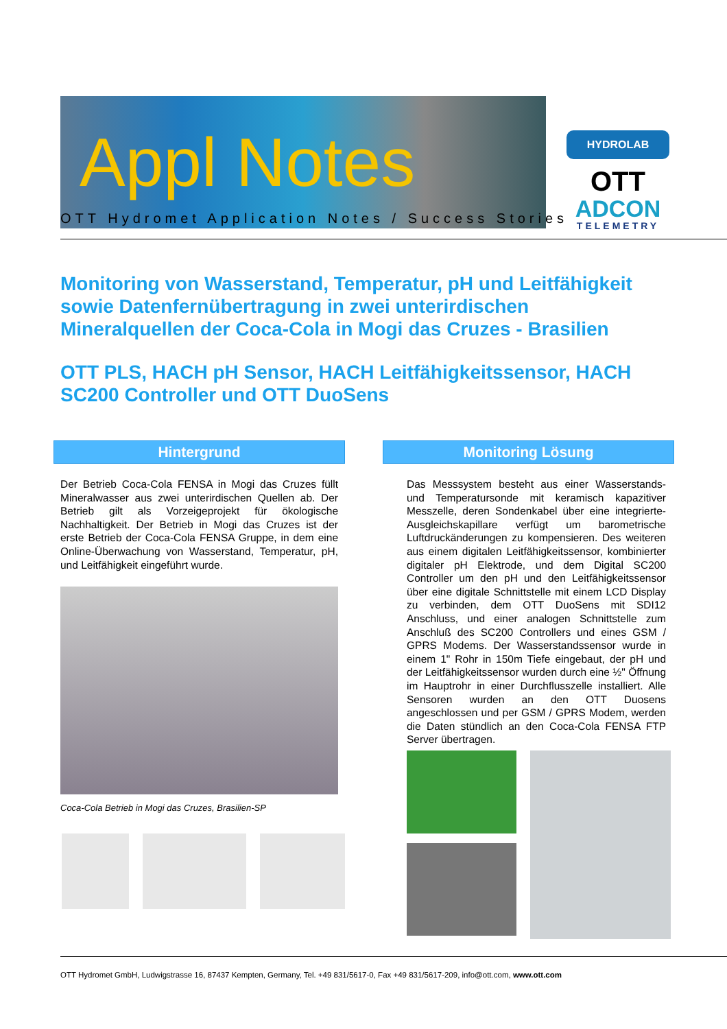Appl Notes
HYDROLAB
OTT
ADCON
TELEMETRY
OTT Hydromet Application Notes / Success Stories
Monitoring von Wasserstand, Temperatur, pH und Leitfähigkeit sowie Datenfernübertragung in zwei unterirdischen Mineralquellen der Coca-Cola in Mogi das Cruzes - Brasilien
OTT PLS, HACH pH Sensor, HACH Leitfähigkeitssensor, HACH SC200 Controller und OTT DuoSens
Hintergrund
Der Betrieb Coca-Cola FENSA in Mogi das Cruzes füllt Mineralwasser aus zwei unterirdischen Quellen ab. Der Betrieb gilt als Vorzeigeprojekt für ökologische Nachhaltigkeit. Der Betrieb in Mogi das Cruzes ist der erste Betrieb der Coca-Cola FENSA Gruppe, in dem eine Online-Überwachung von Wasserstand, Temperatur, pH, und Leitfähigkeit eingeführt wurde.
Coca-Cola Betrieb in Mogi das Cruzes, Brasilien-SP
Monitoring Lösung
Das Messsystem besteht aus einer Wasserstands- und Temperatursonde mit keramisch kapazitiver Messzelle, deren Sondenkabel über eine integrierte-Ausgleichskapillare verfügt um barometrische Luftdruckänderungen zu kompensieren. Des weiteren aus einem digitalen Leitfähigkeitssensor, kombinierter digitaler pH Elektrode, und dem Digital SC200 Controller um den pH und den Leitfähigkeitssensor über eine digitale Schnittstelle mit einem LCD Display zu verbinden, dem OTT DuoSens mit SDI12 Anschluss, und einer analogen Schnittstelle zum Anschluß des SC200 Controllers und eines GSM / GPRS Modems. Der Wasserstandssensor wurde in einem 1" Rohr in 150m Tiefe eingebaut, der pH und der Leitfähigkeitssensor wurden durch eine ½" Öffnung im Hauptrohr in einer Durchflusszelle installiert. Alle Sensoren wurden an den OTT Duosens angeschlossen und per GSM / GPRS Modem, werden die Daten stündlich an den Coca-Cola FENSA FTP Server übertragen.
OTT Hydromet GmbH, Ludwigstrasse 16, 87437 Kempten, Germany, Tel. +49 831/5617-0, Fax +49 831/5617-209, info@ott.com, www.ott.com